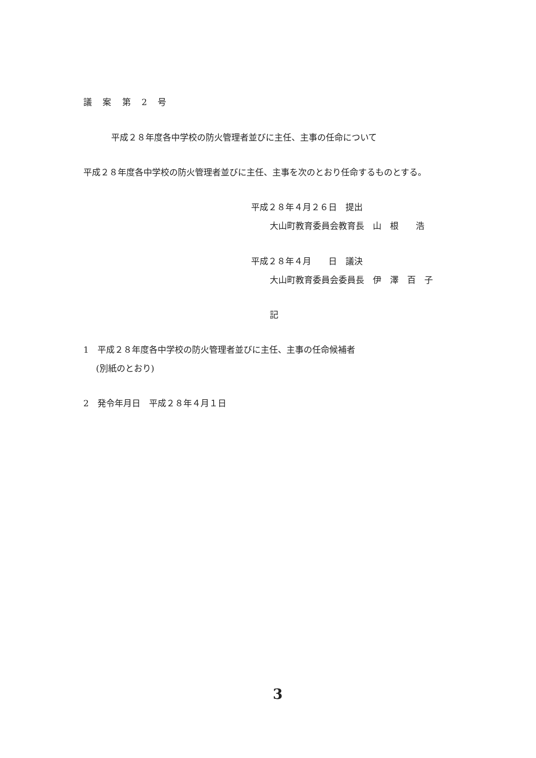議 案 第 2 号
平成２８年度各中学校の防火管理者並びに主任、主事の任命について
平成２８年度各中学校の防火管理者並びに主任、主事を次のとおり任命するものとする。
平成２８年４月２６日　提出
大山町教育委員会教育長　山　根　　浩
平成２８年４月　　日　議決
大山町教育委員会委員長　伊　澤　百　子
記
1　平成２８年度各中学校の防火管理者並びに主任、主事の任命候補者
(別紙のとおり)
2　発令年月日　平成２８年４月１日
3